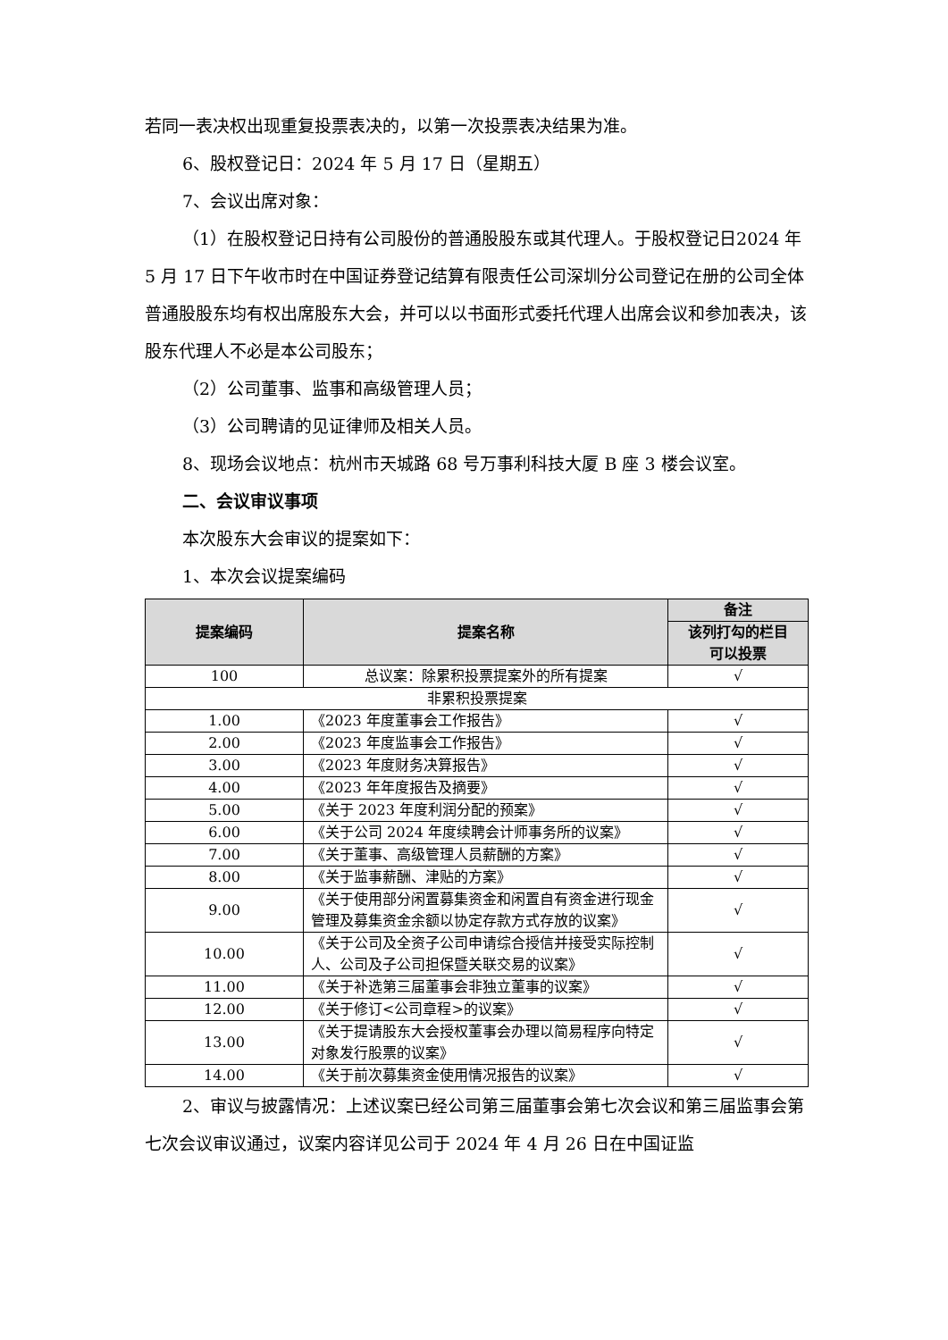若同一表决权出现重复投票表决的，以第一次投票表决结果为准。
6、股权登记日：2024 年 5 月 17 日（星期五）
7、会议出席对象：
（1）在股权登记日持有公司股份的普通股股东或其代理人。于股权登记日2024 年 5 月 17 日下午收市时在中国证券登记结算有限责任公司深圳分公司登记在册的公司全体普通股股东均有权出席股东大会，并可以以书面形式委托代理人出席会议和参加表决，该股东代理人不必是本公司股东；
（2）公司董事、监事和高级管理人员；
（3）公司聘请的见证律师及相关人员。
8、现场会议地点：杭州市天城路 68 号万事利科技大厦 B 座 3 楼会议室。
二、会议审议事项
本次股东大会审议的提案如下：
1、本次会议提案编码
| 提案编码 | 提案名称 | 备注 |
| --- | --- | --- |
| | | 该列打勾的栏目 可以投票 |
| 100 | 总议案：除累积投票提案外的所有提案 | √ |
| 非累积投票提案 | | |
| 1.00 | 《2023 年度董事会工作报告》 | √ |
| 2.00 | 《2023 年度监事会工作报告》 | √ |
| 3.00 | 《2023 年度财务决算报告》 | √ |
| 4.00 | 《2023 年年度报告及摘要》 | √ |
| 5.00 | 《关于 2023 年度利润分配的预案》 | √ |
| 6.00 | 《关于公司 2024 年度续聘会计师事务所的议案》 | √ |
| 7.00 | 《关于董事、高级管理人员薪酬的方案》 | √ |
| 8.00 | 《关于监事薪酬、津贴的方案》 | √ |
| 9.00 | 《关于使用部分闲置募集资金和闲置自有资金进行现金管理及募集资金余额以协定存款方式存放的议案》 | √ |
| 10.00 | 《关于公司及全资子公司申请综合授信并接受实际控制人、公司及子公司担保暨关联交易的议案》 | √ |
| 11.00 | 《关于补选第三届董事会非独立董事的议案》 | √ |
| 12.00 | 《关于修订<公司章程>的议案》 | √ |
| 13.00 | 《关于提请股东大会授权董事会办理以简易程序向特定对象发行股票的议案》 | √ |
| 14.00 | 《关于前次募集资金使用情况报告的议案》 | √ |
2、审议与披露情况：上述议案已经公司第三届董事会第七次会议和第三届监事会第七次会议审议通过，议案内容详见公司于 2024 年 4 月 26 日在中国证监